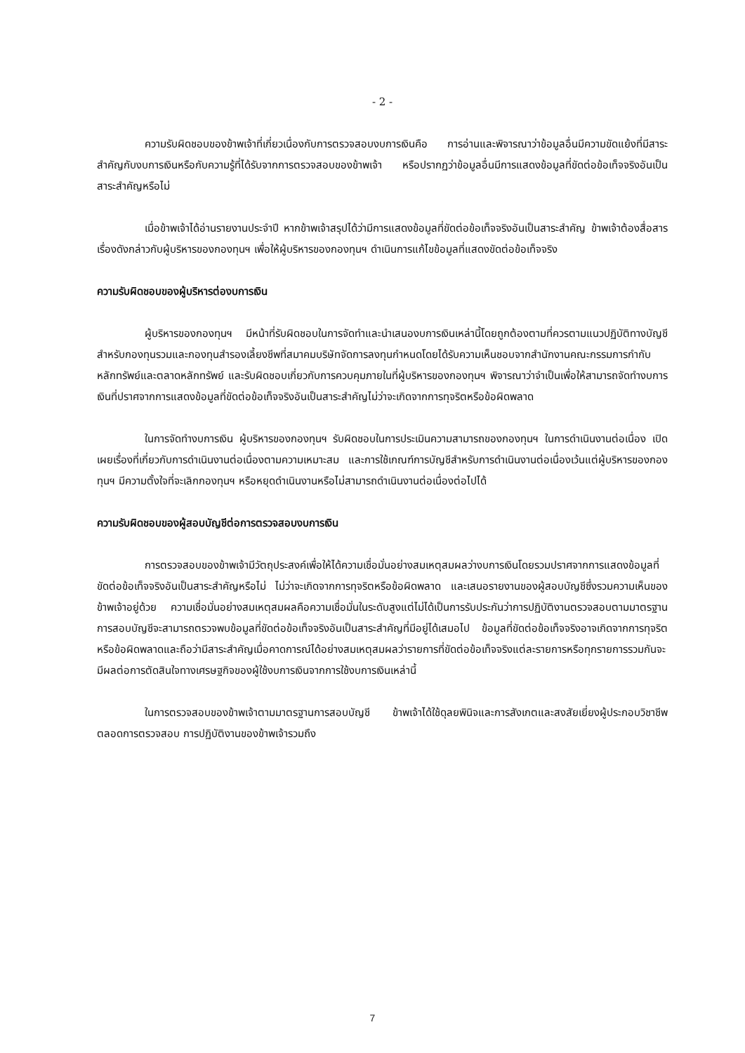- 2 -
ความรับผิดชอบของข้าพเจ้าที่เกี่ยวเนื่องกับการตรวจสอบงบการเงินคือ การอ่านและพิจารณาว่าข้อมูลอื่นมีความขัดแย้งที่มีสาระสำคัญกับงบการเงินหรือกับความรู้ที่ได้รับจากการตรวจสอบของข้าพเจ้า หรือปรากฏว่าข้อมูลอื่นมีการแสดงข้อมูลที่ขัดต่อข้อเท็จจริงอันเป็นสาระสำคัญหรือไม่
เมื่อข้าพเจ้าได้อ่านรายงานประจำปี หากข้าพเจ้าสรุปได้ว่ามีการแสดงข้อมูลที่ขัดต่อข้อเท็จจริงอันเป็นสาระสำคัญ ข้าพเจ้าต้องสื่อสารเรื่องดังกล่าวกับผู้บริหารของกองทุนฯ เพื่อให้ผู้บริหารของกองทุนฯ ดำเนินการแก้ไขข้อมูลที่แสดงขัดต่อข้อเท็จจริง
ความรับผิดชอบของผู้บริหารต่องบการเงิน
ผู้บริหารของกองทุนฯ มีหน้าที่รับผิดชอบในการจัดทำและนำเสนองบการเงินเหล่านี้โดยถูกต้องตามที่ควรตามแนวปฏิบัติทางบัญชีสำหรับกองทุนรวมและกองทุนสำรองเลี้ยงชีพที่สมาคมบริษัทจัดการลงทุนกำหนดโดยได้รับความเห็นชอบจากสำนักงานคณะกรรมการกำกับหลักทรัพย์และตลาดหลักทรัพย์ และรับผิดชอบเกี่ยวกับการควบคุมภายในที่ผู้บริหารของกองทุนฯ พิจารณาว่าจำเป็นเพื่อให้สามารถจัดทำงบการเงินที่ปราศจากการแสดงข้อมูลที่ขัดต่อข้อเท็จจริงอันเป็นสาระสำคัญไม่ว่าจะเกิดจากการทุจริตหรือข้อผิดพลาด
ในการจัดทำงบการเงิน ผู้บริหารของกองทุนฯ รับผิดชอบในการประเมินความสามารถของกองทุนฯ ในการดำเนินงานต่อเนื่อง เปิดเผยเรื่องที่เกี่ยวกับการดำเนินงานต่อเนื่องตามความเหมาะสม และการใช้เกณฑ์การบัญชีสำหรับการดำเนินงานต่อเนื่องเว้นแต่ผู้บริหารของกองทุนฯ มีความตั้งใจที่จะเลิกกองทุนฯ หรือหยุดดำเนินงานหรือไม่สามารถดำเนินงานต่อเนื่องต่อไปได้
ความรับผิดชอบของผู้สอบบัญชีต่อการตรวจสอบงบการเงิน
การตรวจสอบของข้าพเจ้ามีวัตถุประสงค์เพื่อให้ได้ความเชื่อมั่นอย่างสมเหตุสมผลว่างบการเงินโดยรวมปราศจากการแสดงข้อมูลที่ขัดต่อข้อเท็จจริงอันเป็นสาระสำคัญหรือไม่ ไม่ว่าจะเกิดจากการทุจริตหรือข้อผิดพลาด และเสนอรายงานของผู้สอบบัญชีซึ่งรวมความเห็นของข้าพเจ้าอยู่ด้วย ความเชื่อมั่นอย่างสมเหตุสมผลคือความเชื่อมั่นในระดับสูงแต่ไม่ได้เป็นการรับประกันว่าการปฏิบัติงานตรวจสอบตามมาตรฐานการสอบบัญชีจะสามารถตรวจพบข้อมูลที่ขัดต่อข้อเท็จจริงอันเป็นสาระสำคัญที่มีอยู่ได้เสมอไป ข้อมูลที่ขัดต่อข้อเท็จจริงอาจเกิดจากการทุจริตหรือข้อผิดพลาดและถือว่ามีสาระสำคัญเมื่อคาดการณ์ได้อย่างสมเหตุสมผลว่ารายการที่ขัดต่อข้อเท็จจริงแต่ละรายการหรือทุกรายการรวมกันจะมีผลต่อการตัดสินใจทางเศรษฐกิจของผู้ใช้งบการเงินจากการใช้งบการเงินเหล่านี้
ในการตรวจสอบของข้าพเจ้าตามมาตรฐานการสอบบัญชี ข้าพเจ้าได้ใช้ดุลยพินิจและการสังเกตและสงสัยเยี่ยงผู้ประกอบวิชาชีพตลอดการตรวจสอบ การปฏิบัติงานของข้าพเจ้ารวมถึง
7